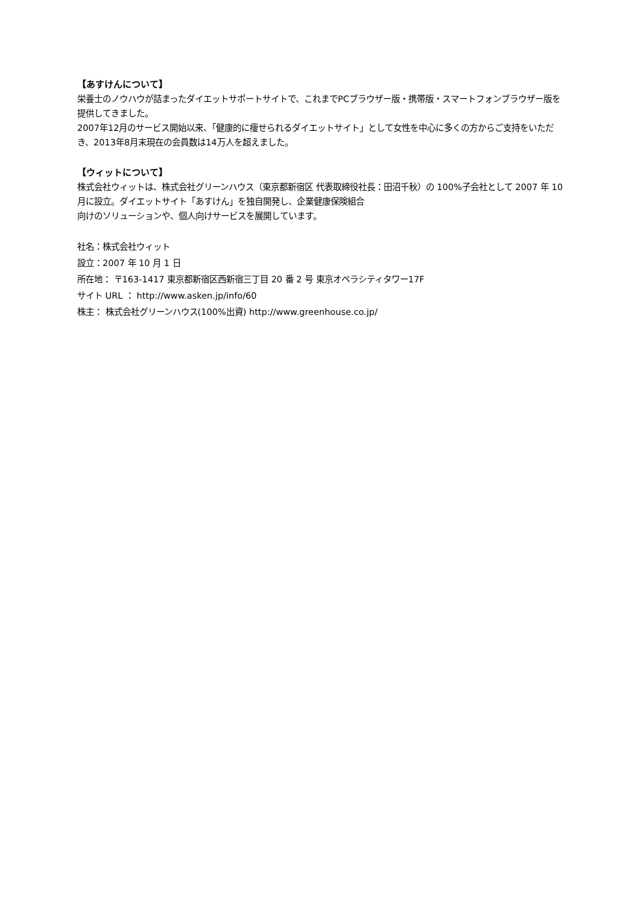【あすけんについて】
栄養士のノウハウが詰まったダイエットサポートサイトで、これまでPCブラウザー版・携帯版・スマートフォンブラウザー版を提供してきました。
2007年12月のサービス開始以来、「健康的に痩せられるダイエットサイト」として女性を中心に多くの方からご支持をいただき、2013年8月末現在の会員数は14万人を超えました。
【ウィットについて】
株式会社ウィットは、株式会社グリーンハウス（東京都新宿区 代表取締役社長：田沼千秋）の 100%子会社として 2007 年 10 月に設立。ダイエットサイト「あすけん」を独自開発し、企業健康保険組合
向けのソリューションや、個人向けサービスを展開しています。
社名：株式会社ウィット
設立：2007 年 10 月 1 日
所在地： 〒163-1417 東京都新宿区西新宿三丁目 20 番 2 号 東京オペラシティタワー17F
サイト URL ： http://www.asken.jp/info/60
株主： 株式会社グリーンハウス(100%出資) http://www.greenhouse.co.jp/